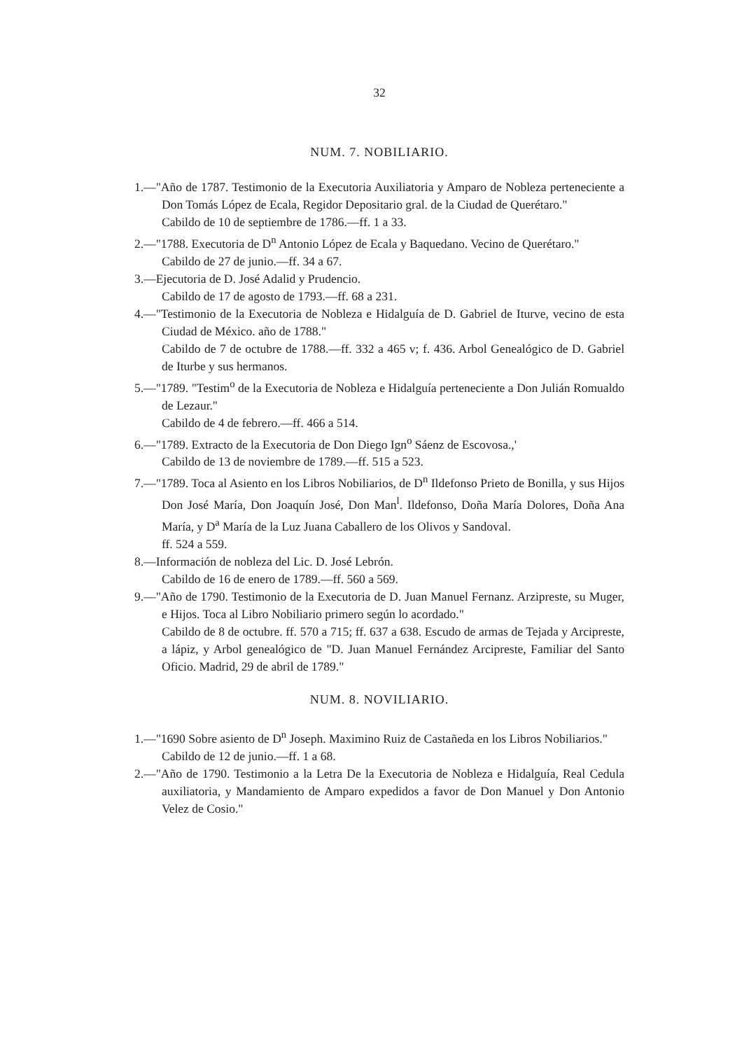32
NUM. 7. NOBILIARIO.
1.—"Año de 1787. Testimonio de la Executoria Auxiliatoria y Amparo de Nobleza perteneciente a Don Tomás López de Ecala, Regidor Depositario gral. de la Ciudad de Querétaro."
Cabildo de 10 de septiembre de 1786.—ff. 1 a 33.
2.—"1788. Executoria de D<sup>n</sup> Antonio López de Ecala y Baquedano. Vecino de Querétaro."
Cabildo de 27 de junio.—ff. 34 a 67.
3.—Ejecutoria de D. José Adalid y Prudencio.
Cabildo de 17 de agosto de 1793.—ff. 68 a 231.
4.—"Testimonio de la Executoria de Nobleza e Hidalguía de D. Gabriel de Iturve, vecino de esta Ciudad de México. año de 1788."
Cabildo de 7 de octubre de 1788.—ff. 332 a 465 v; f. 436. Arbol Genealógico de D. Gabriel de Iturbe y sus hermanos.
5.—"1789. "Testim<sup>o</sup> de la Executoria de Nobleza e Hidalguía perteneciente a Don Julián Romualdo de Lezaur."
Cabildo de 4 de febrero.—ff. 466 a 514.
6.—"1789. Extracto de la Executoria de Don Diego Ign<sup>o</sup> Sáenz de Escovosa.,'
Cabildo de 13 de noviembre de 1789.—ff. 515 a 523.
7.—"1789. Toca al Asiento en los Libros Nobiliarios, de D<sup>n</sup> Ildefonso Prieto de Bonilla, y sus Hijos Don José María, Don Joaquín José, Don Man<sup>l</sup>. Ildefonso, Doña María Dolores, Doña Ana María, y D<sup>a</sup> María de la Luz Juana Caballero de los Olivos y Sandoval.
ff. 524 a 559.
8.—Información de nobleza del Lic. D. José Lebrón.
Cabildo de 16 de enero de 1789.—ff. 560 a 569.
9.—"Año de 1790. Testimonio de la Executoria de D. Juan Manuel Fernanz. Arzipreste, su Muger, e Hijos. Toca al Libro Nobiliario primero según lo acordado."
Cabildo de 8 de octubre. ff. 570 a 715; ff. 637 a 638. Escudo de armas de Tejada y Arcipreste, a lápiz, y Arbol genealógico de "D. Juan Manuel Fernández Arcipreste, Familiar del Santo Oficio. Madrid, 29 de abril de 1789."
NUM. 8. NOVILIARIO.
1.—"1690 Sobre asiento de D<sup>n</sup> Joseph. Maximino Ruiz de Castañeda en los Libros Nobiliarios."
Cabildo de 12 de junio.—ff. 1 a 68.
2.—"Año de 1790. Testimonio a la Letra De la Executoria de Nobleza e Hidalguía, Real Cedula auxiliatoria, y Mandamiento de Amparo expedidos a favor de Don Manuel y Don Antonio Velez de Cosio."